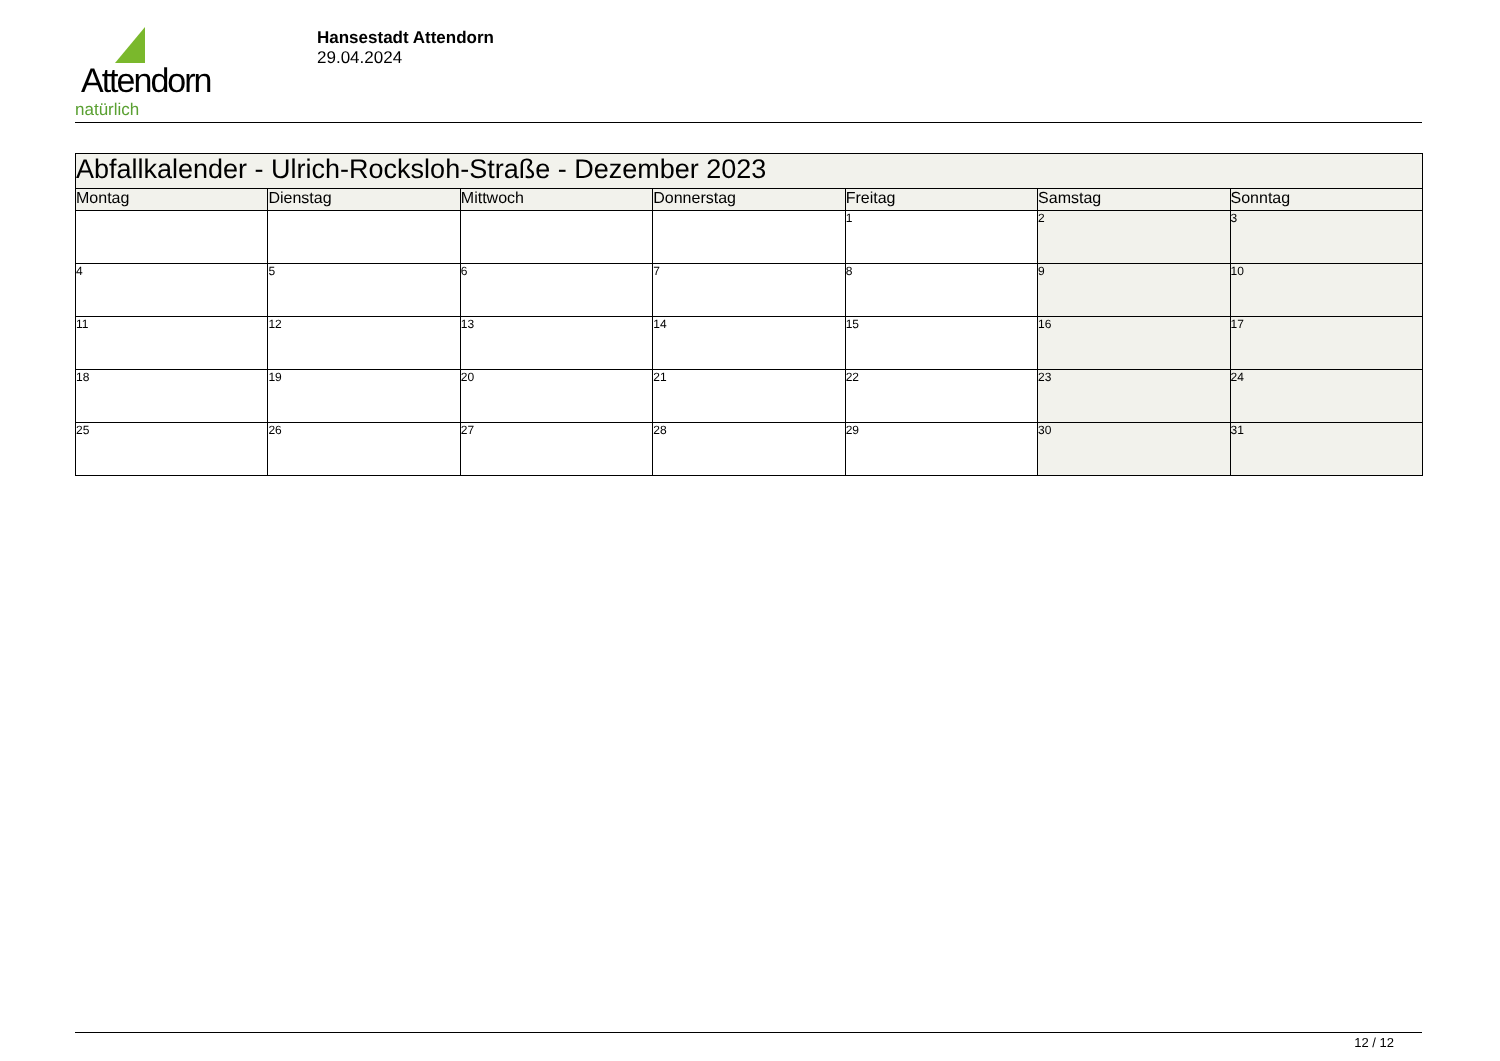Attendorn
natürlich
Hansestadt Attendorn
29.04.2024
| Abfallkalender - Ulrich-Rocksloh-Straße - Dezember 2023 | | | | | | |
| Montag | Dienstag | Mittwoch | Donnerstag | Freitag | Samstag | Sonntag |
| | | | | 1 | 2 | 3 |
| 4 | 5 | 6 | 7 | 8 | 9 | 10 |
| 11 | 12 | 13 | 14 | 15 | 16 | 17 |
| 18 | 19 | 20 | 21 | 22 | 23 | 24 |
| 25 | 26 | 27 | 28 | 29 | 30 | 31 |
12 / 12